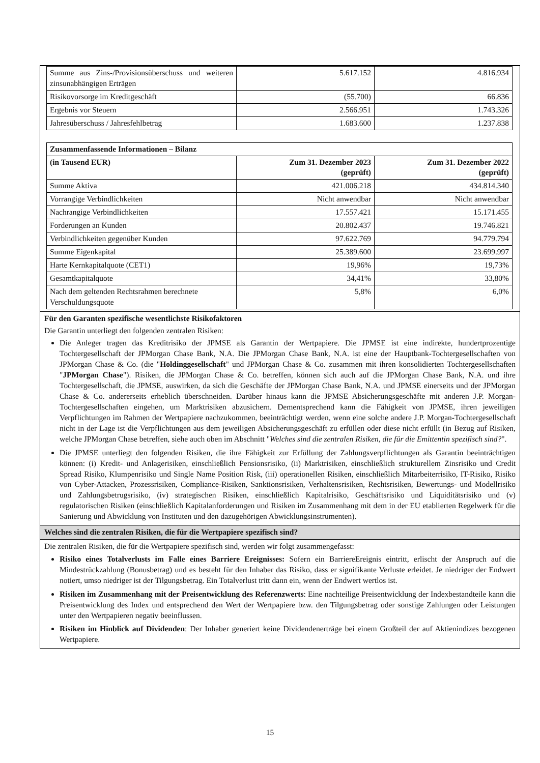| Summe aus Zins-/Provisionsüberschuss und weiteren zinsunabhängigen Erträgen | 5.617.152 | 4.816.934 |
| Risikovorsorge im Kreditgeschäft | (55.700) | 66.836 |
| Ergebnis vor Steuern | 2.566.951 | 1.743.326 |
| Jahresüberschuss / Jahresfehlbetrag | 1.683.600 | 1.237.838 |
| Zusammenfassende Informationen – Bilanz | | |
| --- | --- | --- |
| (in Tausend EUR) | Zum 31. Dezember 2023 (geprüft) | Zum 31. Dezember 2022 (geprüft) |
| Summe Aktiva | 421.006.218 | 434.814.340 |
| Vorrangige Verbindlichkeiten | Nicht anwendbar | Nicht anwendbar |
| Nachrangige Verbindlichkeiten | 17.557.421 | 15.171.455 |
| Forderungen an Kunden | 20.802.437 | 19.746.821 |
| Verbindlichkeiten gegenüber Kunden | 97.622.769 | 94.779.794 |
| Summe Eigenkapital | 25.389.600 | 23.699.997 |
| Harte Kernkapitalquote (CET1) | 19,96% | 19,73% |
| Gesamtkapitalquote | 34,41% | 33,80% |
| Nach dem geltenden Rechtsrahmen berechnete Verschuldungsquote | 5,8% | 6,0% |
Für den Garanten spezifische wesentlichste Risikofaktoren
Die Garantin unterliegt den folgenden zentralen Risiken:
Die Anleger tragen das Kreditrisiko der JPMSE als Garantin der Wertpapiere. Die JPMSE ist eine indirekte, hundertprozentige Tochtergesellschaft der JPMorgan Chase Bank, N.A. Die JPMorgan Chase Bank, N.A. ist eine der Hauptbank-Tochtergesellschaften von JPMorgan Chase & Co. (die "Holdinggesellschaft" und JPMorgan Chase & Co. zusammen mit ihren konsolidierten Tochtergesellschaften "JPMorgan Chase"). Risiken, die JPMorgan Chase & Co. betreffen, können sich auch auf die JPMorgan Chase Bank, N.A. und ihre Tochtergesellschaft, die JPMSE, auswirken, da sich die Geschäfte der JPMorgan Chase Bank, N.A. und JPMSE einerseits und der JPMorgan Chase & Co. andererseits erheblich überschneiden. Darüber hinaus kann die JPMSE Absicherungsgeschäfte mit anderen J.P. Morgan-Tochtergesellschaften eingehen, um Marktrisiken abzusichern. Dementsprechend kann die Fähigkeit von JPMSE, ihren jeweiligen Verpflichtungen im Rahmen der Wertpapiere nachzukommen, beeinträchtigt werden, wenn eine solche andere J.P. Morgan-Tochtergesellschaft nicht in der Lage ist die Verpflichtungen aus dem jeweiligen Absicherungsgeschäft zu erfüllen oder diese nicht erfüllt (in Bezug auf Risiken, welche JPMorgan Chase betreffen, siehe auch oben im Abschnitt "Welches sind die zentralen Risiken, die für die Emittentin spezifisch sind?".
Die JPMSE unterliegt den folgenden Risiken, die ihre Fähigkeit zur Erfüllung der Zahlungsverpflichtungen als Garantin beeinträchtigen können: (i) Kredit- und Anlagerisiken, einschließlich Pensionsrisiko, (ii) Marktrisiken, einschließlich strukturellem Zinsrisiko und Credit Spread Risiko, Klumpenrisiko und Single Name Position Risk, (iii) operationellen Risiken, einschließlich Mitarbeiterrisiko, IT-Risiko, Risiko von Cyber-Attacken, Prozessrisiken, Compliance-Risiken, Sanktionsrisiken, Verhaltensrisiken, Rechtsrisiken, Bewertungs- und Modellrisiko und Zahlungsbetrugsrisiko, (iv) strategischen Risiken, einschließlich Kapitalrisiko, Geschäftsrisiko und Liquiditätsrisiko und (v) regulatorischen Risiken (einschließlich Kapitalanforderungen und Risiken im Zusammenhang mit dem in der EU etablierten Regelwerk für die Sanierung und Abwicklung von Instituten und den dazugehörigen Abwicklungsinstrumenten).
Welches sind die zentralen Risiken, die für die Wertpapiere spezifisch sind?
Die zentralen Risiken, die für die Wertpapiere spezifisch sind, werden wir folgt zusammengefasst:
Risiko eines Totalverlusts im Falle eines Barriere Ereignisses: Sofern ein BarriereEreignis eintritt, erlischt der Anspruch auf die Mindestrückzahlung (Bonusbetrag) und es besteht für den Inhaber das Risiko, dass er signifikante Verluste erleidet. Je niedriger der Endwert notiert, umso niedriger ist der Tilgungsbetrag. Ein Totalverlust tritt dann ein, wenn der Endwert wertlos ist.
Risiken im Zusammenhang mit der Preisentwicklung des Referenzwerts: Eine nachteilige Preisentwicklung der Indexbestandteile kann die Preisentwicklung des Index und entsprechend den Wert der Wertpapiere bzw. den Tilgungsbetrag oder sonstige Zahlungen oder Leistungen unter den Wertpapieren negativ beeinflussen.
Risiken im Hinblick auf Dividenden: Der Inhaber generiert keine Dividendenerträge bei einem Großteil der auf Aktienindizes bezogenen Wertpapiere.
15